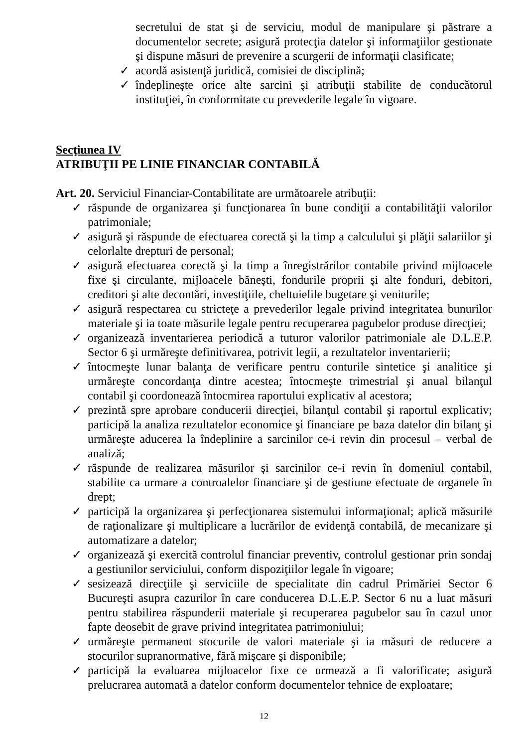secretului de stat şi de serviciu, modul de manipulare şi păstrare a documentelor secrete; asigură protecţia datelor şi informaţiilor gestionate şi dispune măsuri de prevenire a scurgerii de informaţii clasificate;
✓ acordă asistenţă juridică, comisiei de disciplină;
✓ îndeplineşte orice alte sarcini şi atribuţii stabilite de conducătorul instituţiei, în conformitate cu prevederile legale în vigoare.
Secţiunea IV
ATRIBUŢII PE LINIE FINANCIAR CONTABILĂ
Art. 20. Serviciul Financiar-Contabilitate are următoarele atribuţii:
✓ răspunde de organizarea şi funcţionarea în bune condiţii a contabilităţii valorilor patrimoniale;
✓ asigură şi răspunde de efectuarea corectă şi la timp a calculului şi plăţii salariilor şi celorlalte drepturi de personal;
✓ asigură efectuarea corectă şi la timp a înregistrărilor contabile privind mijloacele fixe şi circulante, mijloacele băneşti, fondurile proprii şi alte fonduri, debitori, creditori şi alte decontări, investiţiile, cheltuielile bugetare şi veniturile;
✓ asigură respectarea cu stricteţe a prevederilor legale privind integritatea bunurilor materiale şi ia toate măsurile legale pentru recuperarea pagubelor produse direcţiei;
✓ organizează inventarierea periodică a tuturor valorilor patrimoniale ale D.L.E.P. Sector 6 şi urmăreşte definitivarea, potrivit legii, a rezultatelor inventarierii;
✓ întocmeşte lunar balanţa de verificare pentru conturile sintetice şi analitice şi urmăreşte concordanţa dintre acestea; întocmeşte trimestrial şi anual bilanţul contabil şi coordonează întocmirea raportului explicativ al acestora;
✓ prezintă spre aprobare conducerii direcţiei, bilanţul contabil şi raportul explicativ; participă la analiza rezultatelor economice şi financiare pe baza datelor din bilanţ şi urmăreşte aducerea la îndeplinire a sarcinilor ce-i revin din procesul – verbal de analiză;
✓ răspunde de realizarea măsurilor şi sarcinilor ce-i revin în domeniul contabil, stabilite ca urmare a controalelor financiare şi de gestiune efectuate de organele în drept;
✓ participă la organizarea şi perfecţionarea sistemului informaţional; aplică măsurile de raţionalizare şi multiplicare a lucrărilor de evidenţă contabilă, de mecanizare şi automatizare a datelor;
✓ organizează şi exercită controlul financiar preventiv, controlul gestionar prin sondaj a gestiunilor serviciului, conform dispoziţiilor legale în vigoare;
✓ sesizează direcţiile şi serviciile de specialitate din cadrul Primăriei Sector 6 Bucureşti asupra cazurilor în care conducerea D.L.E.P. Sector 6 nu a luat măsuri pentru stabilirea răspunderii materiale şi recuperarea pagubelor sau în cazul unor fapte deosebit de grave privind integritatea patrimoniului;
✓ urmăreşte permanent stocurile de valori materiale şi ia măsuri de reducere a stocurilor supranormative, fără mişcare şi disponibile;
✓ participă la evaluarea mijloacelor fixe ce urmează a fi valorificate; asigură prelucrarea automată a datelor conform documentelor tehnice de exploatare;
12